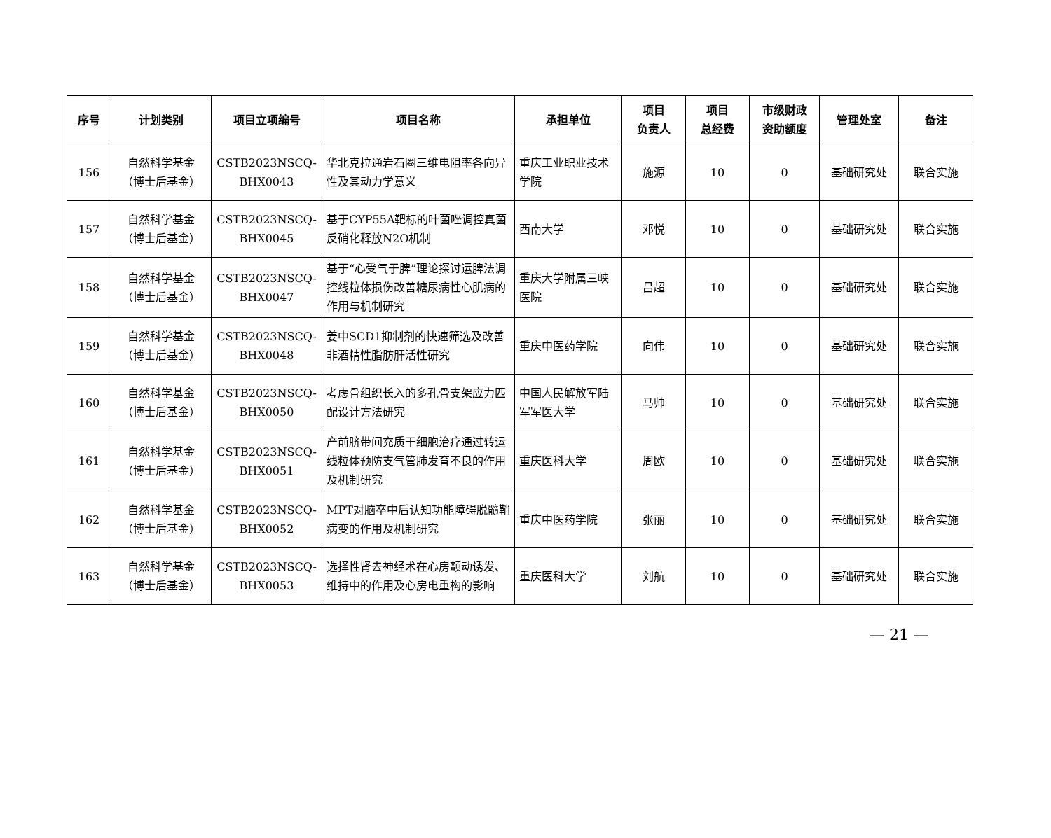| 序号 | 计划类别 | 项目立项编号 | 项目名称 | 承担单位 | 项目 负责人 | 项目 总经费 | 市级财政 资助额度 | 管理处室 | 备注 |
| --- | --- | --- | --- | --- | --- | --- | --- | --- | --- |
| 156 | 自然科学基金 （博士后基金） | CSTB2023NSCQ- BHX0043 | 华北克拉通岩石圈三维电阻率各向异性及其动力学意义 | 重庆工业职业技术学院 | 施源 | 10 | 0 | 基础研究处 | 联合实施 |
| 157 | 自然科学基金 （博士后基金） | CSTB2023NSCQ- BHX0045 | 基于CYP55A靶标的叶菌唑调控真菌反硝化释放N2O机制 | 西南大学 | 邓悦 | 10 | 0 | 基础研究处 | 联合实施 |
| 158 | 自然科学基金 （博士后基金） | CSTB2023NSCQ- BHX0047 | 基于“心受气于脾”理论探讨运脾法调控线粒体损伤改善糖尿病性心肌病的作用与机制研究 | 重庆大学附属三峡医院 | 吕超 | 10 | 0 | 基础研究处 | 联合实施 |
| 159 | 自然科学基金 （博士后基金） | CSTB2023NSCQ- BHX0048 | 姜中SCD1抑制剂的快速筛选及改善非酒精性脂肪肝活性研究 | 重庆中医药学院 | 向伟 | 10 | 0 | 基础研究处 | 联合实施 |
| 160 | 自然科学基金 （博士后基金） | CSTB2023NSCQ- BHX0050 | 考虑骨组织长入的多孔骨支架应力匹配设计方法研究 | 中国人民解放军陆军军医大学 | 马帅 | 10 | 0 | 基础研究处 | 联合实施 |
| 161 | 自然科学基金 （博士后基金） | CSTB2023NSCQ- BHX0051 | 产前脐带间充质干细胞治疗通过转运线粒体预防支气管肺发育不良的作用及机制研究 | 重庆医科大学 | 周欧 | 10 | 0 | 基础研究处 | 联合实施 |
| 162 | 自然科学基金 （博士后基金） | CSTB2023NSCQ- BHX0052 | MPT对脑卒中后认知功能障碍脱髓鞘病变的作用及机制研究 | 重庆中医药学院 | 张丽 | 10 | 0 | 基础研究处 | 联合实施 |
| 163 | 自然科学基金 （博士后基金） | CSTB2023NSCQ- BHX0053 | 选择性肾去神经术在心房颤动诱发、维持中的作用及心房电重构的影响 | 重庆医科大学 | 刘航 | 10 | 0 | 基础研究处 | 联合实施 |
— 21 —